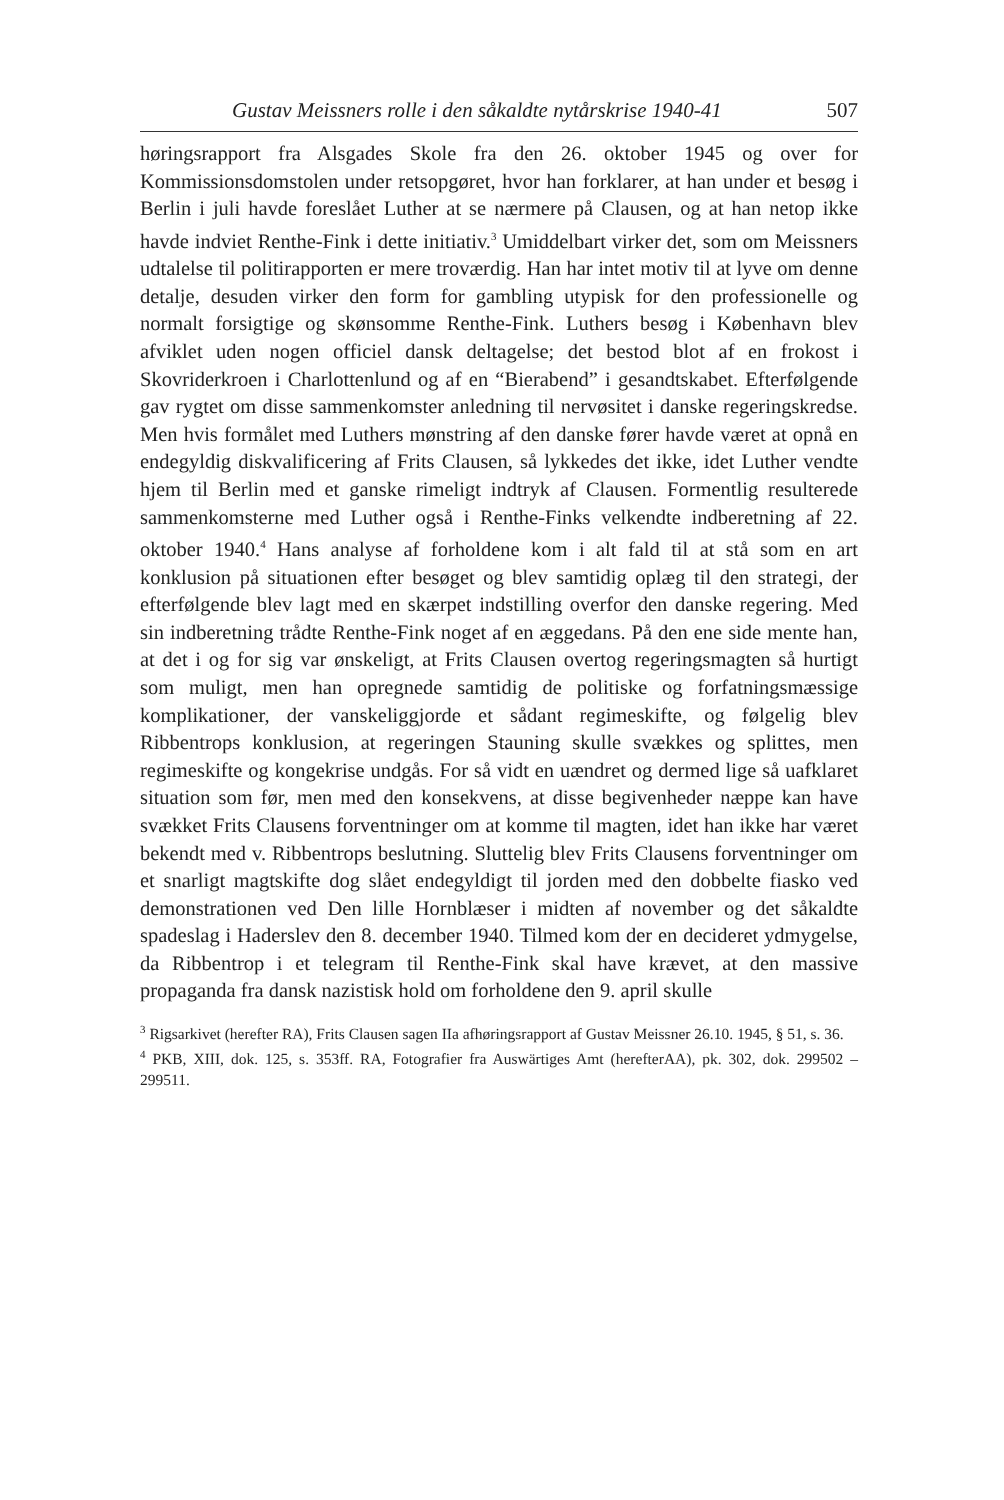Gustav Meissners rolle i den såkaldte nytårskrise 1940-41 507
høringsrapport fra Alsgades Skole fra den 26. oktober 1945 og over for Kommissionsdomstolen under retsopgøret, hvor han forklarer, at han under et besøg i Berlin i juli havde foreslået Luther at se nærmere på Clausen, og at han netop ikke havde indviet Renthe-Fink i dette initiativ.<sup>3</sup> Umiddelbart virker det, som om Meissners udtalelse til politirapporten er mere troværdig. Han har intet motiv til at lyve om denne detalje, desuden virker den form for gambling utypisk for den professionelle og normalt forsigtige og skønsomme Renthe-Fink. Luthers besøg i København blev afviklet uden nogen officiel dansk deltagelse; det bestod blot af en frokost i Skovriderkroen i Charlottenlund og af en “Bierabend” i gesandtskabet. Efterfølgende gav rygtet om disse sammenkomster anledning til nervøsitet i danske regeringskredse. Men hvis formålet med Luthers mønstring af den danske fører havde været at opnå en endegyldig diskvalificering af Frits Clausen, så lykkedes det ikke, idet Luther vendte hjem til Berlin med et ganske rimeligt indtryk af Clausen. Formentlig resulterede sammenkomsterne med Luther også i Renthe-Finks velkendte indberetning af 22. oktober 1940.<sup>4</sup> Hans analyse af forholdene kom i alt fald til at stå som en art konklusion på situationen efter besøget og blev samtidig oplæg til den strategi, der efterfølgende blev lagt med en skærpet indstilling overfor den danske regering. Med sin indberetning trådte Renthe-Fink noget af en æggedans. På den ene side mente han, at det i og for sig var ønskeligt, at Frits Clausen overtog regeringsmagten så hurtigt som muligt, men han opregnede samtidig de politiske og forfatningsmæssige komplikationer, der vanskeliggjorde et sådant regimeskifte, og følgelig blev Ribbentrops konklusion, at regeringen Stauning skulle svækkes og splittes, men regimeskifte og kongekrise undgås. For så vidt en uændret og dermed lige så uafklaret situation som før, men med den konsekvens, at disse begivenheder næppe kan have svækket Frits Clausens forventninger om at komme til magten, idet han ikke har været bekendt med v. Ribbentrops beslutning. Sluttelig blev Frits Clausens forventninger om et snarligt magtskifte dog slået endegyldigt til jorden med den dobbelte fiasko ved demonstrationen ved Den lille Hornblæser i midten af november og det såkaldte spadeslag i Haderslev den 8. december 1940. Tilmed kom der en decideret ydmygelse, da Ribbentrop i et telegram til Renthe-Fink skal have krævet, at den massive propaganda fra dansk nazistisk hold om forholdene den 9. april skulle
<sup>3</sup> Rigsarkivet (herefter RA), Frits Clausen sagen IIa afhøringsrapport af Gustav Meissner 26.10. 1945, § 51, s. 36.
<sup>4</sup> PKB, XIII, dok. 125, s. 353ff. RA, Fotografier fra Auswärtiges Amt (herefterAA), pk. 302, dok. 299502 – 299511.